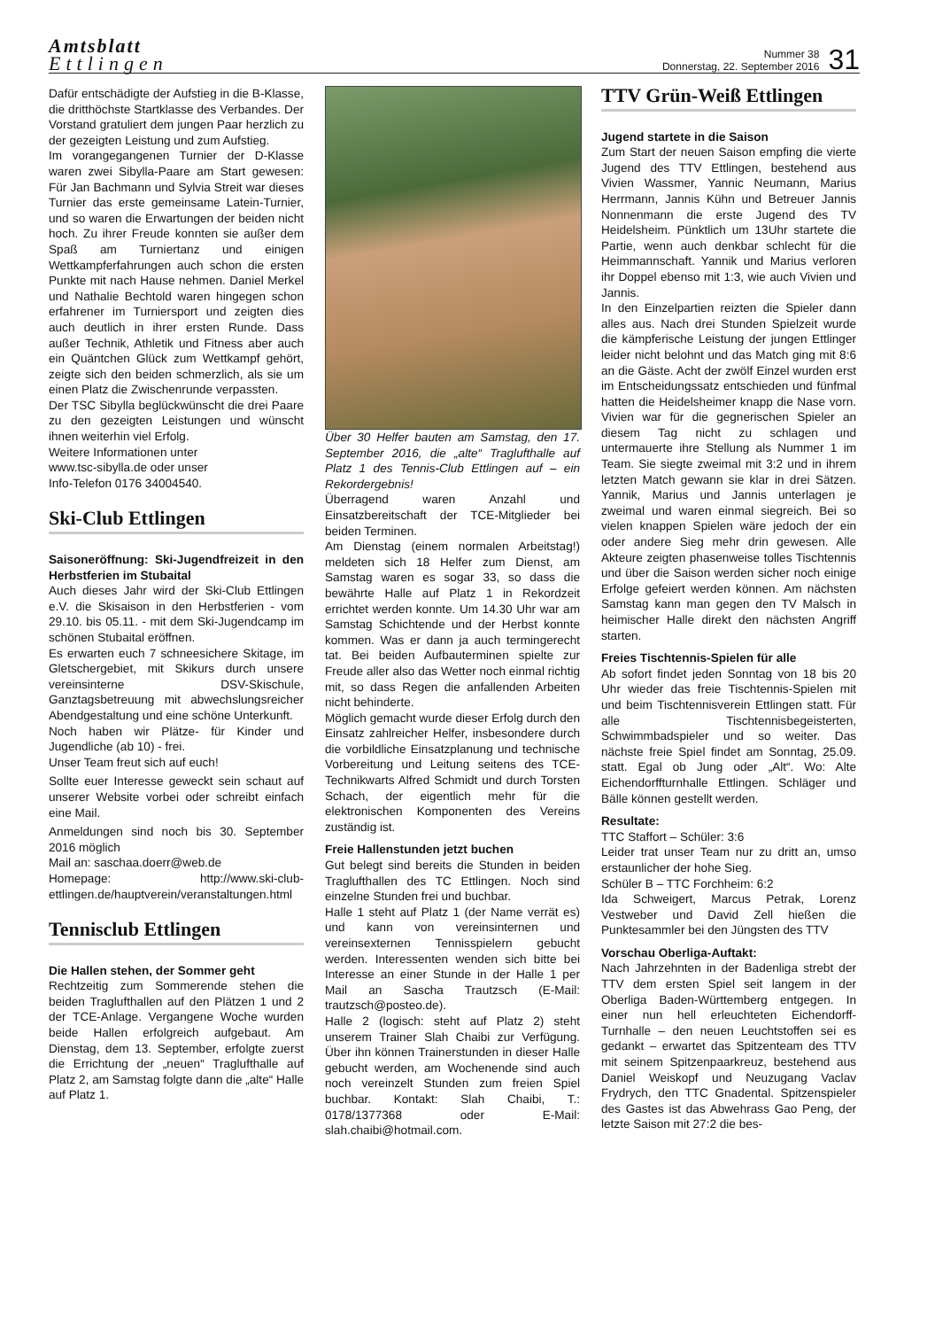Amtsblatt
Ettlingen
Nummer 38
Donnerstag, 22. September 2016
31
Dafür entschädigte der Aufstieg in die B-Klasse, die dritthöchste Startklasse des Verbandes. Der Vorstand gratuliert dem jungen Paar herzlich zu der gezeigten Leistung und zum Aufstieg.
Im vorangegangenen Turnier der D-Klasse waren zwei Sibylla-Paare am Start gewesen: Für Jan Bachmann und Sylvia Streit war dieses Turnier das erste gemeinsame Latein-Turnier, und so waren die Erwartungen der beiden nicht hoch. Zu ihrer Freude konnten sie außer dem Spaß am Turniertanz und einigen Wettkampferfahrungen auch schon die ersten Punkte mit nach Hause nehmen. Daniel Merkel und Nathalie Bechtold waren hingegen schon erfahrener im Turniersport und zeigten dies auch deutlich in ihrer ersten Runde. Dass außer Technik, Athletik und Fitness aber auch ein Quäntchen Glück zum Wettkampf gehört, zeigte sich den beiden schmerzlich, als sie um einen Platz die Zwischenrunde verpassten.
Der TSC Sibylla beglückwünscht die drei Paare zu den gezeigten Leistungen und wünscht ihnen weiterhin viel Erfolg.
Weitere Informationen unter
www.tsc-sibylla.de oder unser
Info-Telefon 0176 34004540.
Ski-Club Ettlingen
Saisoneröffnung: Ski-Jugendfreizeit in den Herbstferien im Stubaital
Auch dieses Jahr wird der Ski-Club Ettlingen e.V. die Skisaison in den Herbstferien - vom 29.10. bis 05.11. - mit dem Ski-Jugendcamp im schönen Stubaital eröffnen.
Es erwarten euch 7 schneesichere Skitage, im Gletschergebiet, mit Skikurs durch unsere vereinsinterne DSV-Skischule, Ganztagsbetreuung mit abwechslungsreicher Abendgestaltung und eine schöne Unterkunft.
Noch haben wir Plätze- für Kinder und Jugendliche (ab 10) - frei.
Unser Team freut sich auf euch!
Sollte euer Interesse geweckt sein schaut auf unserer Website vorbei oder schreibt einfach eine Mail.
Anmeldungen sind noch bis 30. September 2016 möglich
Mail an: saschaa.doerr@web.de
Homepage: http://www.ski-club-ettlingen.de/hauptverein/veranstaltungen.html
Tennisclub Ettlingen
Die Hallen stehen, der Sommer geht
Rechtzeitig zum Sommerende stehen die beiden Traglufthallen auf den Plätzen 1 und 2 der TCE-Anlage. Vergangene Woche wurden beide Hallen erfolgreich aufgebaut. Am Dienstag, dem 13. September, erfolgte zuerst die Errichtung der „neuen“ Traglufthalle auf Platz 2, am Samstag folgte dann die „alte“ Halle auf Platz 1.
Über 30 Helfer bauten am Samstag, den 17. September 2016, die „alte“ Traglufthalle auf Platz 1 des Tennis-Club Ettlingen auf – ein Rekordergebnis!
Überragend waren Anzahl und Einsatzbereitschaft der TCE-Mitglieder bei beiden Terminen.
Am Dienstag (einem normalen Arbeitstag!) meldeten sich 18 Helfer zum Dienst, am Samstag waren es sogar 33, so dass die bewährte Halle auf Platz 1 in Rekordzeit errichtet werden konnte. Um 14.30 Uhr war am Samstag Schichtende und der Herbst konnte kommen. Was er dann ja auch termingerecht tat. Bei beiden Aufbauterminen spielte zur Freude aller also das Wetter noch einmal richtig mit, so dass Regen die anfallenden Arbeiten nicht behinderte.
Möglich gemacht wurde dieser Erfolg durch den Einsatz zahlreicher Helfer, insbesondere durch die vorbildliche Einsatzplanung und technische Vorbereitung und Leitung seitens des TCE-Technikwarts Alfred Schmidt und durch Torsten Schach, der eigentlich mehr für die elektronischen Komponenten des Vereins zuständig ist.
Freie Hallenstunden jetzt buchen
Gut belegt sind bereits die Stunden in beiden Traglufthallen des TC Ettlingen. Noch sind einzelne Stunden frei und buchbar.
Halle 1 steht auf Platz 1 (der Name verrät es) und kann von vereinsinternen und vereinsexternen Tennisspielern gebucht werden. Interessenten wenden sich bitte bei Interesse an einer Stunde in der Halle 1 per Mail an Sascha Trautzsch (E-Mail: trautzsch@posteo.de).
Halle 2 (logisch: steht auf Platz 2) steht unserem Trainer Slah Chaibi zur Verfügung. Über ihn können Trainerstunden in dieser Halle gebucht werden, am Wochenende sind auch noch vereinzelt Stunden zum freien Spiel buchbar. Kontakt: Slah Chaibi, T.: 0178/1377368 oder E-Mail: slah.chaibi@hotmail.com.
TTV Grün-Weiß Ettlingen
Jugend startete in die Saison
Zum Start der neuen Saison empfing die vierte Jugend des TTV Ettlingen, bestehend aus Vivien Wassmer, Yannic Neumann, Marius Herrmann, Jannis Kühn und Betreuer Jannis Nonnenmann die erste Jugend des TV Heidelsheim. Pünktlich um 13Uhr startete die Partie, wenn auch denkbar schlecht für die Heimmannschaft. Yannik und Marius verloren ihr Doppel ebenso mit 1:3, wie auch Vivien und Jannis.
In den Einzelpartien reizten die Spieler dann alles aus. Nach drei Stunden Spielzeit wurde die kämpferische Leistung der jungen Ettlinger leider nicht belohnt und das Match ging mit 8:6 an die Gäste. Acht der zwölf Einzel wurden erst im Entscheidungssatz entschieden und fünfmal hatten die Heidelsheimer knapp die Nase vorn. Vivien war für die gegnerischen Spieler an diesem Tag nicht zu schlagen und untermauerte ihre Stellung als Nummer 1 im Team. Sie siegte zweimal mit 3:2 und in ihrem letzten Match gewann sie klar in drei Sätzen. Yannik, Marius und Jannis unterlagen je zweimal und waren einmal siegreich. Bei so vielen knappen Spielen wäre jedoch der ein oder andere Sieg mehr drin gewesen. Alle Akteure zeigten phasenweise tolles Tischtennis und über die Saison werden sicher noch einige Erfolge gefeiert werden können. Am nächsten Samstag kann man gegen den TV Malsch in heimischer Halle direkt den nächsten Angriff starten.
Freies Tischtennis-Spielen für alle
Ab sofort findet jeden Sonntag von 18 bis 20 Uhr wieder das freie Tischtennis-Spielen mit und beim Tischtennisverein Ettlingen statt. Für alle Tischtennisbegeisterten, Schwimmbadspieler und so weiter. Das nächste freie Spiel findet am Sonntag, 25.09. statt. Egal ob Jung oder „Alt“. Wo: Alte Eichendorffturnhalle Ettlingen. Schläger und Bälle können gestellt werden.
Resultate:
TTC Staffort – Schüler: 3:6
Leider trat unser Team nur zu dritt an, umso erstaunlicher der hohe Sieg.
Schüler B – TTC Forchheim: 6:2
Ida Schweigert, Marcus Petrak, Lorenz Vestweber und David Zell hießen die Punktesammler bei den Jüngsten des TTV
Vorschau Oberliga-Auftakt:
Nach Jahrzehnten in der Badenliga strebt der TTV dem ersten Spiel seit langem in der Oberliga Baden-Württemberg entgegen. In einer nun hell erleuchteten Eichendorff-Turnhalle – den neuen Leuchtstoffen sei es gedankt – erwartet das Spitzenteam des TTV mit seinem Spitzenpaarkreuz, bestehend aus Daniel Weiskopf und Neuzugang Vaclav Frydrych, den TTC Gnadental. Spitzenspieler des Gastes ist das Abwehrass Gao Peng, der letzte Saison mit 27:2 die bes-